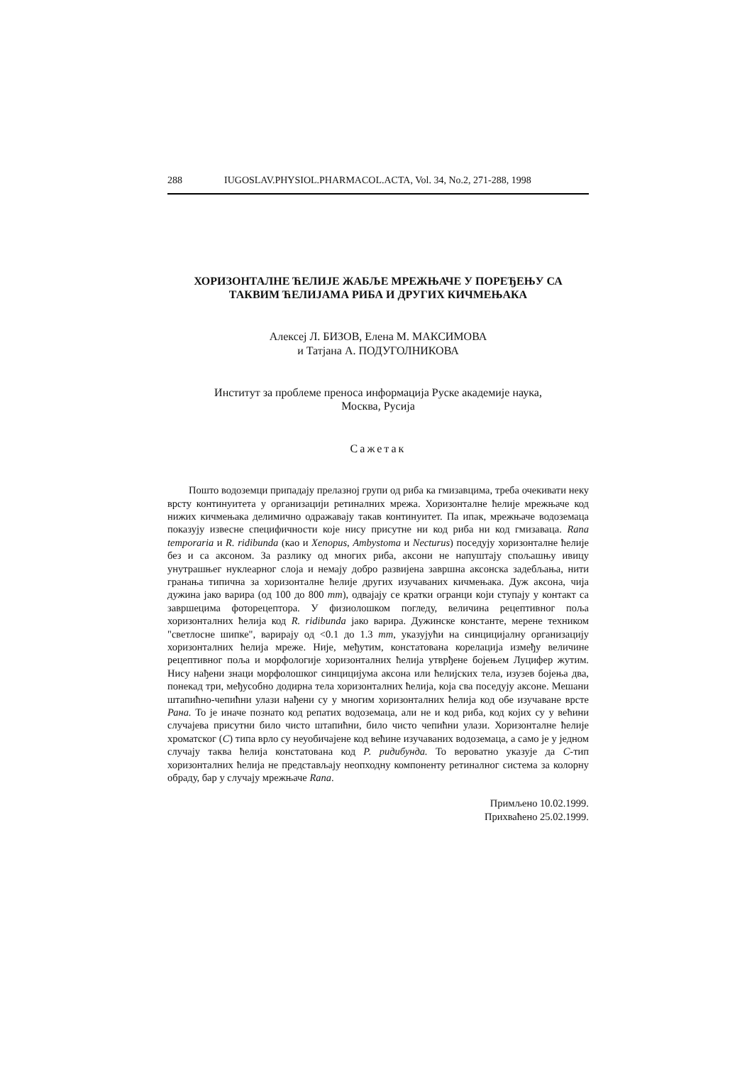288 IUGOSLAV.PHYSIOL.PHARMACOL.ACTA, Vol. 34, No.2, 271-288, 1998
ХОРИЗОНТАЛНЕ ЋЕЛИЈЕ ЖАБЉЕ МРЕЖЊАЧЕ У ПОРЕЂЕЊУ СА
ТАКВИМ ЋЕЛИЈАМА РИБА И ДРУГИХ КИЧМЕЊАКА
Алексеј Л. БИЗОВ, Елена М. МАКСИМОВА
и Татјана А. ПОДУГОЛНИКОВА
Институт за проблеме преноса информација Руске академије наука,
Москва, Русија
Сажетак
Пошто водоземци припадају прелазној групи од риба ка гмизавцима, треба очекивати неку врсту континуитета у организацији ретиналних мрежа. Хоризонталне ћелије мрежњаче код нижих кичмењака делимично одражавају такав континуитет. Па ипак, мрежњаче водоземаца показују извесне специфичности које нису присутне ни код риба ни код гмизаваца. Rana temporaria и R. ridibunda (као и Xenopus, Ambystoma и Necturus) поседују хоризонталне ћелије без и са аксоном. За разлику од многих риба, аксони не напуштају спољашњу ивицу унутрашњег нуклеарног слоја и немају добро развијена завршна аксонска задебљања, нити гранања типична за хоризонталне ћелије других изучаваних кичмењака. Дуж аксона, чија дужина јако варира (од 100 до 800 mm), одвајају се кратки огранци који ступају у контакт са завршецима фоторецептора. У физиолошком погледу, величина рецептивног поља хоризонталних ћелија код R. ridibunda јако варира. Дужинске константе, мерене техником "светлосне шипке", варирају од <0.1 до 1.3 mm, указујући на синцицијалну организацију хоризонталних ћелија мреже. Није, међутим, констатована корелација између величине рецептивног поља и морфологије хоризонталних ћелија утврђене бојењем Луцифер жутим. Нису нађени знаци морфолошког синцицијума аксона или ћелијских тела, изузев бојења два, понекад три, међусобно додирна тела хоризонталних ћелија, која сва поседују аксоне. Мешани штапићно-чепићни улази нађени су у многим хоризонталних ћелија код обе изучаване врсте Рана. То је иначе познато код репатих водоземаца, али не и код риба, код којих су у већини случајева присутни било чисто штапићни, било чисто чепићни улази. Хоризонталне ћелије хроматског (C) типа врло су неуобичајене код већине изучаваних водоземаца, а само је у једном случају таква ћелија констатована код Р. ридибунда. То вероватно указује да C-тип хоризонталних ћелија не представљају неопходну компоненту ретиналног система за колорну обраду, бар у случају мрежњаче Rana.
Примљено 10.02.1999.
Прихваћено 25.02.1999.